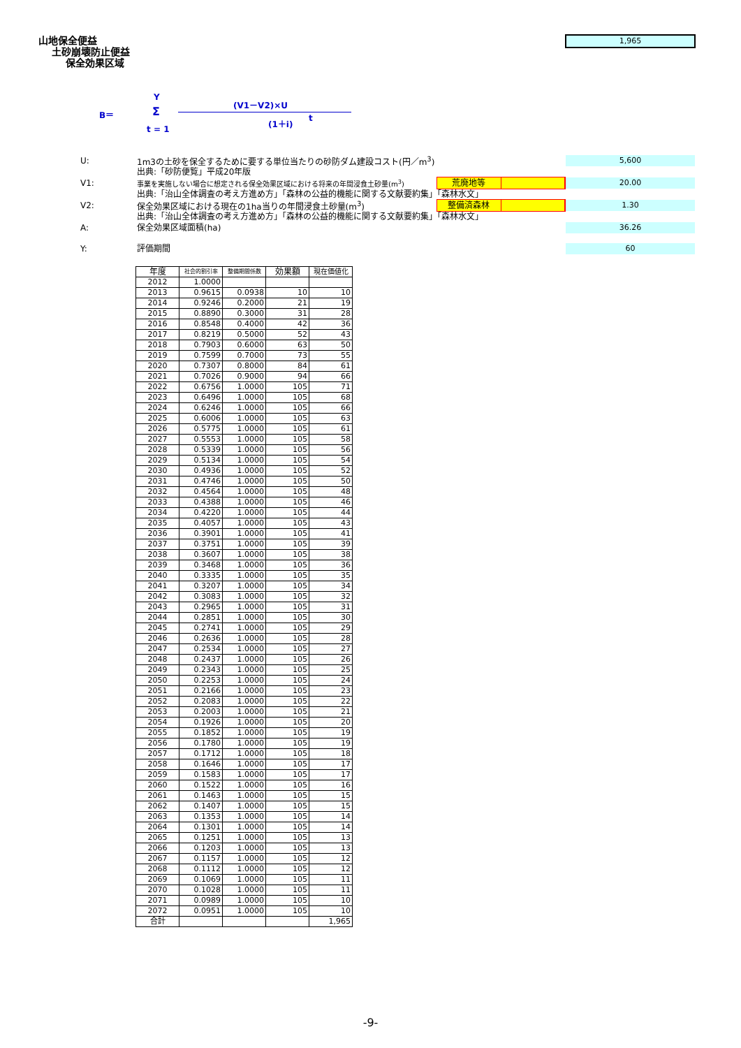山地保全便益
土砂崩壊防止便益
保全効果区域
1,965
Y
B＝ Σ
t = 1
(V1－V2)×U
(1＋i) t
U:
1m3の土砂を保全するために要する単位当たりの砂防ダム建設コスト(円／m<sup>3</sup>)
5,600
出典:「砂防便覧」平成20年版
V1:
事業を実施しない場合に想定される保全効果区域における将来の年間浸食土砂量(m<sup>3</sup>)
荒廃地等
20.00
出典:「治山全体調査の考え方進め方」「森林の公益的機能に関する文献要約集」「森林水文」
V2:
保全効果区域における現在の1ha当りの年間浸食土砂量(m<sup>3</sup>)
整備済森林
1.30
出典:「治山全体調査の考え方進め方」「森林の公益的機能に関する文献要約集」「森林水文」
A: 保全効果区域面積(ha) 36.26
Y: 評価期間 60
| 年度 | 社会的割引率 | 整備期間係数 | 効果額 | 現在価値化 |
| --- | --- | --- | --- | --- |
| 2012 | 1.0000 | | | |
| 2013 | 0.9615 | 0.0938 | 10 | 10 |
| 2014 | 0.9246 | 0.2000 | 21 | 19 |
| 2015 | 0.8890 | 0.3000 | 31 | 28 |
| 2016 | 0.8548 | 0.4000 | 42 | 36 |
| 2017 | 0.8219 | 0.5000 | 52 | 43 |
| 2018 | 0.7903 | 0.6000 | 63 | 50 |
| 2019 | 0.7599 | 0.7000 | 73 | 55 |
| 2020 | 0.7307 | 0.8000 | 84 | 61 |
| 2021 | 0.7026 | 0.9000 | 94 | 66 |
| 2022 | 0.6756 | 1.0000 | 105 | 71 |
| 2023 | 0.6496 | 1.0000 | 105 | 68 |
| 2024 | 0.6246 | 1.0000 | 105 | 66 |
| 2025 | 0.6006 | 1.0000 | 105 | 63 |
| 2026 | 0.5775 | 1.0000 | 105 | 61 |
| 2027 | 0.5553 | 1.0000 | 105 | 58 |
| 2028 | 0.5339 | 1.0000 | 105 | 56 |
| 2029 | 0.5134 | 1.0000 | 105 | 54 |
| 2030 | 0.4936 | 1.0000 | 105 | 52 |
| 2031 | 0.4746 | 1.0000 | 105 | 50 |
| 2032 | 0.4564 | 1.0000 | 105 | 48 |
| 2033 | 0.4388 | 1.0000 | 105 | 46 |
| 2034 | 0.4220 | 1.0000 | 105 | 44 |
| 2035 | 0.4057 | 1.0000 | 105 | 43 |
| 2036 | 0.3901 | 1.0000 | 105 | 41 |
| 2037 | 0.3751 | 1.0000 | 105 | 39 |
| 2038 | 0.3607 | 1.0000 | 105 | 38 |
| 2039 | 0.3468 | 1.0000 | 105 | 36 |
| 2040 | 0.3335 | 1.0000 | 105 | 35 |
| 2041 | 0.3207 | 1.0000 | 105 | 34 |
| 2042 | 0.3083 | 1.0000 | 105 | 32 |
| 2043 | 0.2965 | 1.0000 | 105 | 31 |
| 2044 | 0.2851 | 1.0000 | 105 | 30 |
| 2045 | 0.2741 | 1.0000 | 105 | 29 |
| 2046 | 0.2636 | 1.0000 | 105 | 28 |
| 2047 | 0.2534 | 1.0000 | 105 | 27 |
| 2048 | 0.2437 | 1.0000 | 105 | 26 |
| 2049 | 0.2343 | 1.0000 | 105 | 25 |
| 2050 | 0.2253 | 1.0000 | 105 | 24 |
| 2051 | 0.2166 | 1.0000 | 105 | 23 |
| 2052 | 0.2083 | 1.0000 | 105 | 22 |
| 2053 | 0.2003 | 1.0000 | 105 | 21 |
| 2054 | 0.1926 | 1.0000 | 105 | 20 |
| 2055 | 0.1852 | 1.0000 | 105 | 19 |
| 2056 | 0.1780 | 1.0000 | 105 | 19 |
| 2057 | 0.1712 | 1.0000 | 105 | 18 |
| 2058 | 0.1646 | 1.0000 | 105 | 17 |
| 2059 | 0.1583 | 1.0000 | 105 | 17 |
| 2060 | 0.1522 | 1.0000 | 105 | 16 |
| 2061 | 0.1463 | 1.0000 | 105 | 15 |
| 2062 | 0.1407 | 1.0000 | 105 | 15 |
| 2063 | 0.1353 | 1.0000 | 105 | 14 |
| 2064 | 0.1301 | 1.0000 | 105 | 14 |
| 2065 | 0.1251 | 1.0000 | 105 | 13 |
| 2066 | 0.1203 | 1.0000 | 105 | 13 |
| 2067 | 0.1157 | 1.0000 | 105 | 12 |
| 2068 | 0.1112 | 1.0000 | 105 | 12 |
| 2069 | 0.1069 | 1.0000 | 105 | 11 |
| 2070 | 0.1028 | 1.0000 | 105 | 11 |
| 2071 | 0.0989 | 1.0000 | 105 | 10 |
| 2072 | 0.0951 | 1.0000 | 105 | 10 |
| 合計 | | | | 1,965 |
-9-